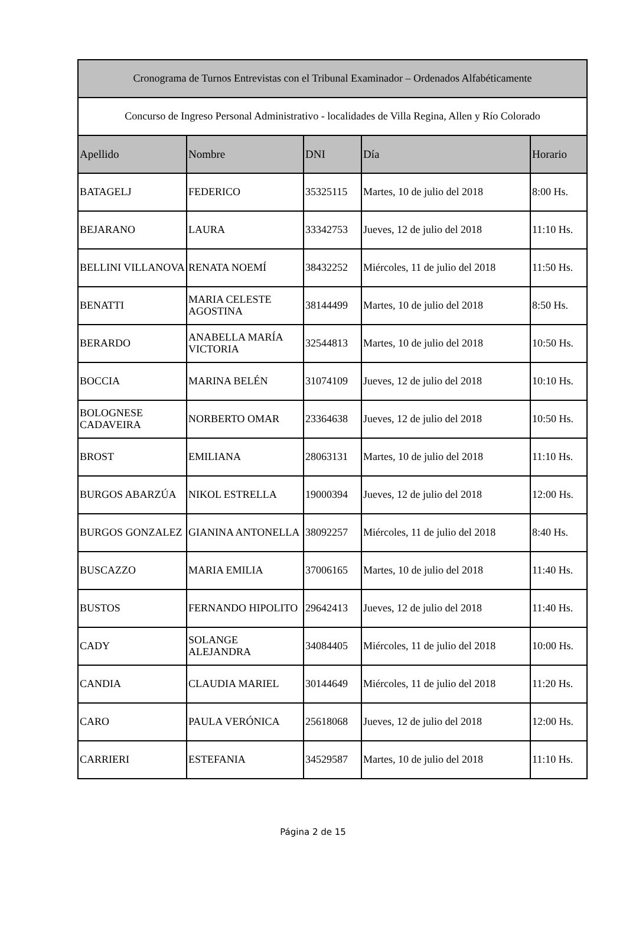| Cronograma de Turnos Entrevistas con el Tribunal Examinador – Ordenados Alfabéticamente | | | | |
| --- | --- | --- | --- | --- |
| Concurso de Ingreso Personal Administrativo - localidades de Villa Regina, Allen y Río Colorado | | | | |
| Apellido | Nombre | DNI | Día | Horario |
| BATAGELJ | FEDERICO | 35325115 | Martes, 10 de julio del 2018 | 8:00 Hs. |
| BEJARANO | LAURA | 33342753 | Jueves, 12 de julio del 2018 | 11:10 Hs. |
| BELLINI VILLANOVA | RENATA NOEMÍ | 38432252 | Miércoles, 11 de julio del 2018 | 11:50 Hs. |
| BENATTI | MARIA CELESTE AGOSTINA | 38144499 | Martes, 10 de julio del 2018 | 8:50 Hs. |
| BERARDO | ANABELLA MARÍA VICTORIA | 32544813 | Martes, 10 de julio del 2018 | 10:50 Hs. |
| BOCCIA | MARINA BELÉN | 31074109 | Jueves, 12 de julio del 2018 | 10:10 Hs. |
| BOLOGNESE CADAVEIRA | NORBERTO OMAR | 23364638 | Jueves, 12 de julio del 2018 | 10:50 Hs. |
| BROST | EMILIANA | 28063131 | Martes, 10 de julio del 2018 | 11:10 Hs. |
| BURGOS ABARZÚA | NIKOL ESTRELLA | 19000394 | Jueves, 12 de julio del 2018 | 12:00 Hs. |
| BURGOS GONZALEZ | GIANINA ANTONELLA | 38092257 | Miércoles, 11 de julio del 2018 | 8:40 Hs. |
| BUSCAZZO | MARIA EMILIA | 37006165 | Martes, 10 de julio del 2018 | 11:40 Hs. |
| BUSTOS | FERNANDO HIPOLITO | 29642413 | Jueves, 12 de julio del 2018 | 11:40 Hs. |
| CADY | SOLANGE ALEJANDRA | 34084405 | Miércoles, 11 de julio del 2018 | 10:00 Hs. |
| CANDIA | CLAUDIA MARIEL | 30144649 | Miércoles, 11 de julio del 2018 | 11:20 Hs. |
| CARO | PAULA VERÓNICA | 25618068 | Jueves, 12 de julio del 2018 | 12:00 Hs. |
| CARRIERI | ESTEFANIA | 34529587 | Martes, 10 de julio del 2018 | 11:10 Hs. |
Página 2 de 15